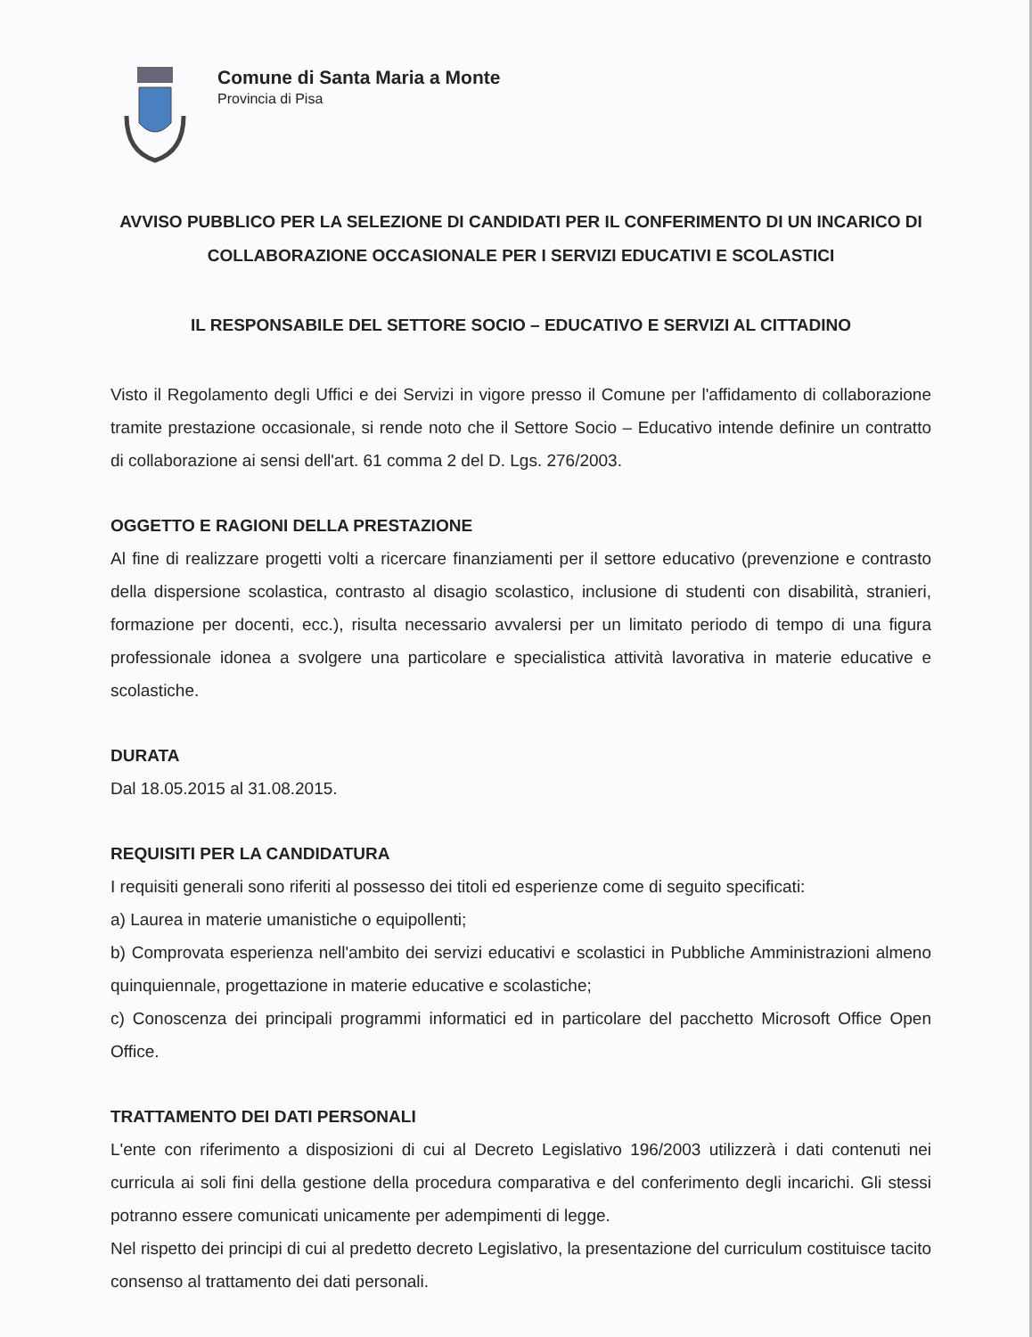Comune di Santa Maria a Monte
Provincia di Pisa
AVVISO PUBBLICO PER LA SELEZIONE DI CANDIDATI PER IL CONFERIMENTO DI UN INCARICO DI COLLABORAZIONE OCCASIONALE PER I SERVIZI EDUCATIVI E SCOLASTICI
IL RESPONSABILE DEL SETTORE SOCIO – EDUCATIVO E SERVIZI AL CITTADINO
Visto il Regolamento degli Uffici e dei Servizi in vigore presso il Comune per l'affidamento di collaborazione tramite prestazione occasionale, si rende noto che il Settore Socio – Educativo intende definire un contratto di collaborazione ai sensi dell'art. 61 comma 2 del D. Lgs. 276/2003.
OGGETTO E RAGIONI DELLA PRESTAZIONE
Al fine di realizzare progetti volti a ricercare finanziamenti per il settore educativo (prevenzione e contrasto della dispersione scolastica, contrasto al disagio scolastico, inclusione di studenti con disabilità, stranieri, formazione per docenti, ecc.), risulta necessario avvalersi per un limitato periodo di tempo di una figura professionale idonea a svolgere una particolare e specialistica attività lavorativa in materie educative e scolastiche.
DURATA
Dal 18.05.2015 al 31.08.2015.
REQUISITI PER LA CANDIDATURA
I requisiti generali sono riferiti al possesso dei titoli ed esperienze come di seguito specificati:
a) Laurea in materie umanistiche o equipollenti;
b) Comprovata esperienza nell'ambito dei servizi educativi e scolastici in Pubbliche Amministrazioni almeno quinquiennale, progettazione in materie educative e scolastiche;
c) Conoscenza dei principali programmi informatici ed in particolare del pacchetto Microsoft Office Open Office.
TRATTAMENTO DEI DATI PERSONALI
L'ente con riferimento a disposizioni di cui al Decreto Legislativo 196/2003 utilizzerà i dati contenuti nei curricula ai soli fini della gestione della procedura comparativa e del conferimento degli incarichi. Gli stessi potranno essere comunicati unicamente per adempimenti di legge.
Nel rispetto dei principi di cui al predetto decreto Legislativo, la presentazione del curriculum costituisce tacito consenso al trattamento dei dati personali.